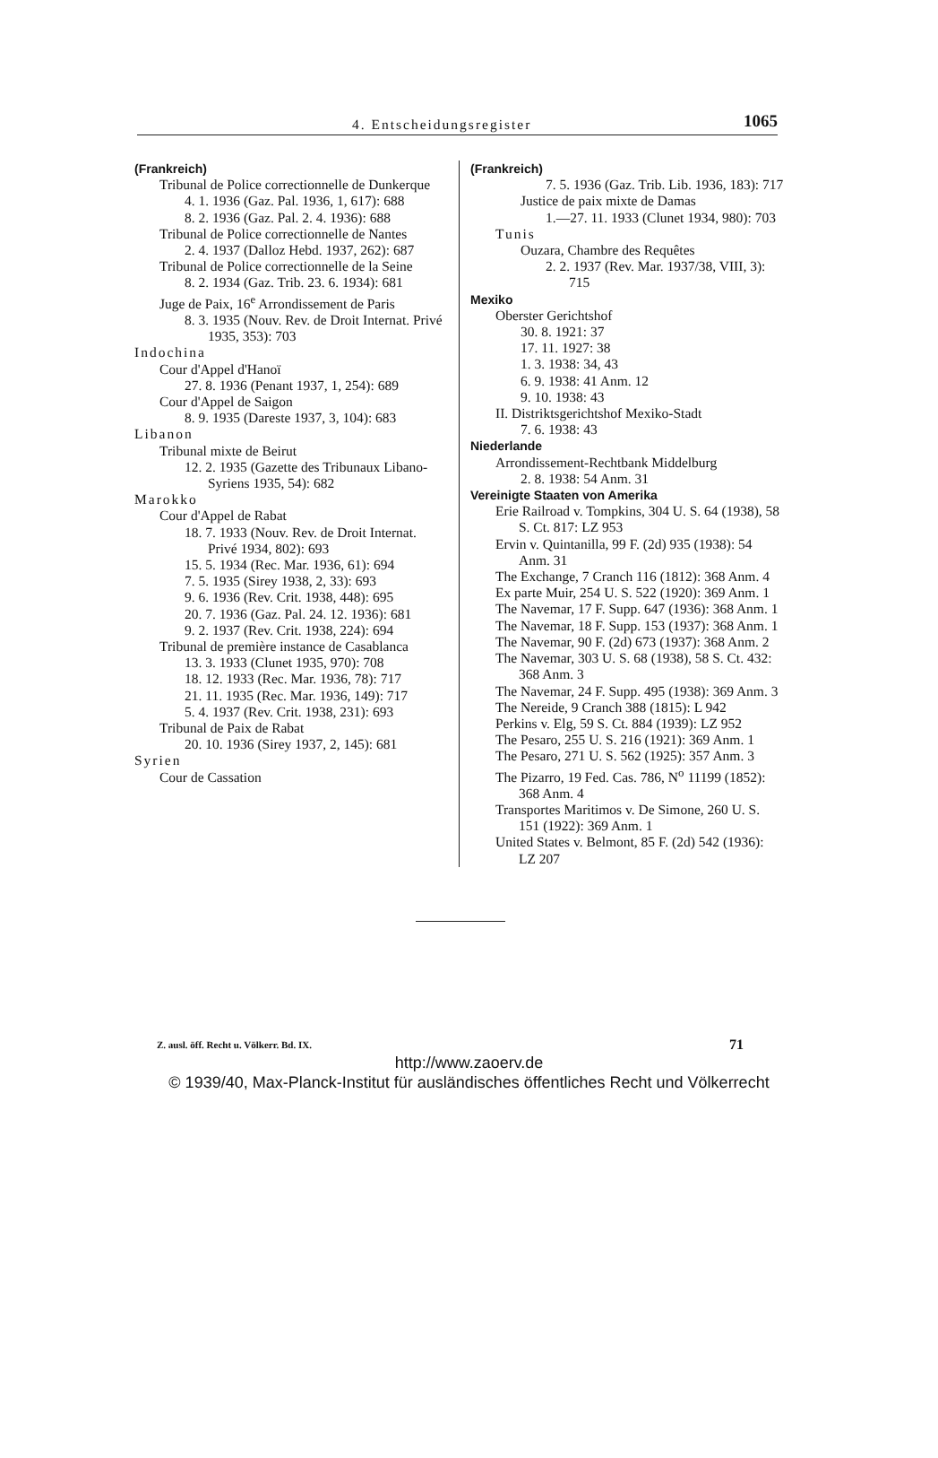4. Entscheidungsregister 1065
(Frankreich)
Tribunal de Police correctionnelle de Dunkerque
4. 1. 1936 (Gaz. Pal. 1936, 1, 617): 688
8. 2. 1936 (Gaz. Pal. 2. 4. 1936): 688
Tribunal de Police correctionnelle de Nantes
2. 4. 1937 (Dalloz Hebd. 1937, 262): 687
Tribunal de Police correctionnelle de la Seine
8. 2. 1934 (Gaz. Trib. 23. 6. 1934): 681
Juge de Paix, 16<sup>e</sup> Arrondissement de Paris
8. 3. 1935 (Nouv. Rev. de Droit Internat. Privé 1935, 353): 703
Indochina
Cour d'Appel d'Hanoï
27. 8. 1936 (Penant 1937, 1, 254): 689
Cour d'Appel de Saigon
8. 9. 1935 (Dareste 1937, 3, 104): 683
Libanon
Tribunal mixte de Beirut
12. 2. 1935 (Gazette des Tribunaux Libano-Syriens 1935, 54): 682
Marokko
Cour d'Appel de Rabat
18. 7. 1933 (Nouv. Rev. de Droit Internat. Privé 1934, 802): 693
15. 5. 1934 (Rec. Mar. 1936, 61): 694
7. 5. 1935 (Sirey 1938, 2, 33): 693
9. 6. 1936 (Rev. Crit. 1938, 448): 695
20. 7. 1936 (Gaz. Pal. 24. 12. 1936): 681
9. 2. 1937 (Rev. Crit. 1938, 224): 694
Tribunal de première instance de Casablanca
13. 3. 1933 (Clunet 1935, 970): 708
18. 12. 1933 (Rec. Mar. 1936, 78): 717
21. 11. 1935 (Rec. Mar. 1936, 149): 717
5. 4. 1937 (Rev. Crit. 1938, 231): 693
Tribunal de Paix de Rabat
20. 10. 1936 (Sirey 1937, 2, 145): 681
Syrien
Cour de Cassation
(Frankreich)
7. 5. 1936 (Gaz. Trib. Lib. 1936, 183): 717
Justice de paix mixte de Damas
1.—27. 11. 1933 (Clunet 1934, 980): 703
Tunis
Ouzara, Chambre des Requêtes
2. 2. 1937 (Rev. Mar. 1937/38, VIII, 3): 715
Mexiko
Oberster Gerichtshof
30. 8. 1921: 37
17. 11. 1927: 38
1. 3. 1938: 34, 43
6. 9. 1938: 41 Anm. 12
9. 10. 1938: 43
II. Distriktsgerichtshof Mexiko-Stadt
7. 6. 1938: 43
Niederlande
Arrondissement-Rechtbank Middelburg
2. 8. 1938: 54 Anm. 31
Vereinigte Staaten von Amerika
Erie Railroad v. Tompkins, 304 U. S. 64 (1938), 58 S. Ct. 817: LZ 953
Ervin v. Quintanilla, 99 F. (2d) 935 (1938): 54 Anm. 31
The Exchange, 7 Cranch 116 (1812): 368 Anm. 4
Ex parte Muir, 254 U. S. 522 (1920): 369 Anm. 1
The Navemar, 17 F. Supp. 647 (1936): 368 Anm. 1
The Navemar, 18 F. Supp. 153 (1937): 368 Anm. 1
The Navemar, 90 F. (2d) 673 (1937): 368 Anm. 2
The Navemar, 303 U. S. 68 (1938), 58 S. Ct. 432: 368 Anm. 3
The Navemar, 24 F. Supp. 495 (1938): 369 Anm. 3
The Nereide, 9 Cranch 388 (1815): L 942
Perkins v. Elg, 59 S. Ct. 884 (1939): LZ 952
The Pesaro, 255 U. S. 216 (1921): 369 Anm. 1
The Pesaro, 271 U. S. 562 (1925): 357 Anm. 3
The Pizarro, 19 Fed. Cas. 786, N<sup>o</sup> 11199 (1852): 368 Anm. 4
Transportes Maritimos v. De Simone, 260 U. S. 151 (1922): 369 Anm. 1
United States v. Belmont, 85 F. (2d) 542 (1936): LZ 207
Z. ausl. öff. Recht u. Völkerr. Bd. IX. 71
http://www.zaoerv.de
© 1939/40, Max-Planck-Institut für ausländisches öffentliches Recht und Völkerrecht